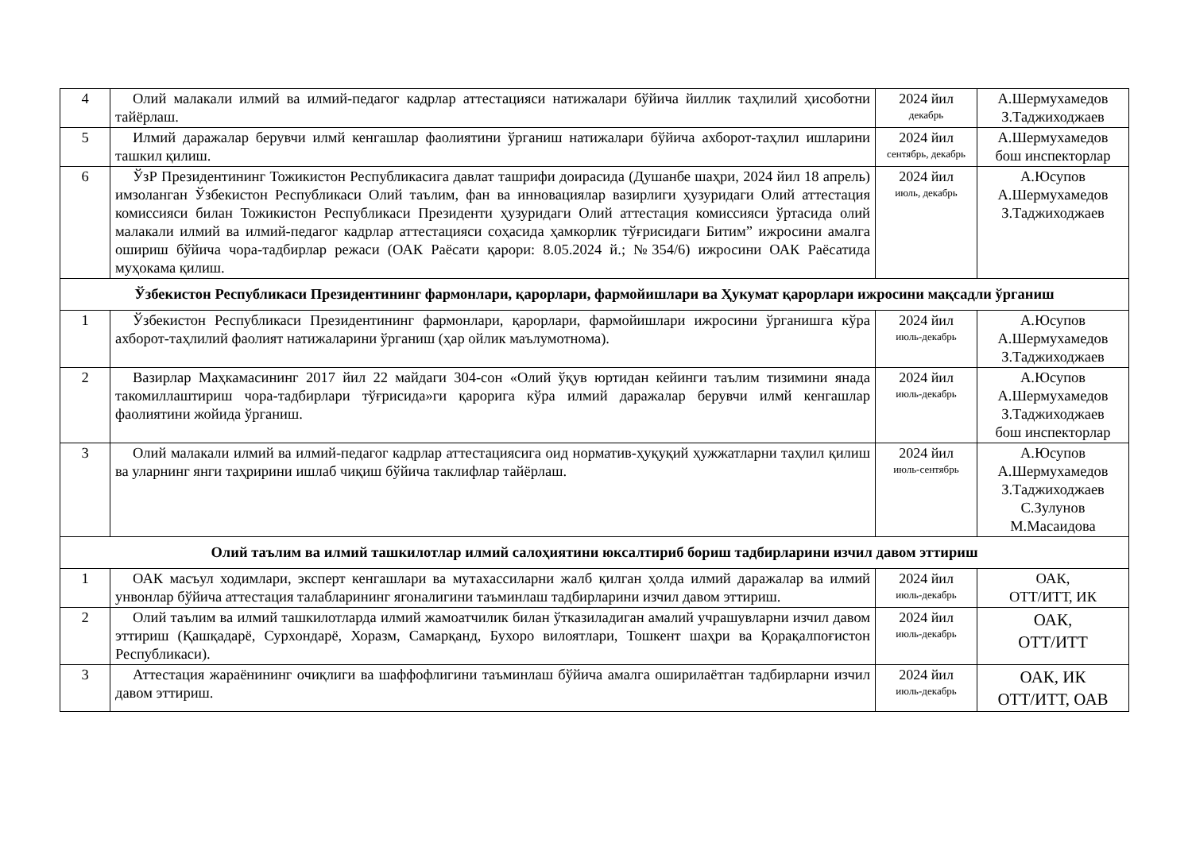| 4 | Олий малакали илмий ва илмий-педагог кадрлар аттестацияси натижалари бўйича йиллик таҳлилий ҳисоботни тайёрлаш. | 2024 йил декабрь | А.Шермухамедов З.Таджиходжаев |
| 5 | Илмий даражалар берувчи илмй кенгашлар фаолиятини ўрганиш натижалари бўйича ахборот-таҳлил ишларини ташкил қилиш. | 2024 йил сентябрь, декабрь | А.Шермухамедов бош инспекторлар |
| 6 | ЎзР Президентининг Тожикистон Республикасига давлат ташрифи доирасида (Душанбе шаҳри, 2024 йил 18 апрель) имзоланган Ўзбекистон Республикаси Олий таълим, фан ва инновациялар вазирлиги ҳузуридаги Олий аттестация комиссияси билан Тожикистон Республикаси Президенти ҳузуридаги Олий аттестация комиссияси ўртасида олий малакали илмий ва илмий-педагог кадрлар аттестацияси соҳасида ҳамкорлик тўғрисидаги Битим” ижросини амалга ошириш бўйича чора-тадбирлар режаси (ОАК Раёсати қарори: 8.05.2024 й.; №354/6) ижросини ОАК Раёсатида муҳокама қилиш. | 2024 йил июль, декабрь | А.Юсупов А.Шермухамедов З.Таджиходжаев |
| Ўзбекистон Республикаси Президентининг фармонлари, қарорлари, фармойишлари ва Ҳукумат қарорлари ижросини мақсадли ўрганиш | | | |
| 1 | Ўзбекистон Республикаси Президентининг фармонлари, қарорлари, фармойишлари ижросини ўрганишга кўра ахборот-таҳлилий фаолият натижаларини ўрганиш (ҳар ойлик маълумотнома). | 2024 йил июль-декабрь | А.Юсупов А.Шермухамедов З.Таджиходжаев |
| 2 | Вазирлар Маҳкамасининг 2017 йил 22 майдаги 304-сон «Олий ўқув юртидан кейинги таълим тизимини янада такомиллаштириш чора-тадбирлари тўғрисида»ги қарорига кўра илмий даражалар берувчи илмй кенгашлар фаолиятини жойида ўрганиш. | 2024 йил июль-декабрь | А.Юсупов А.Шермухамедов З.Таджиходжаев бош инспекторлар |
| 3 | Олий малакали илмий ва илмий-педагог кадрлар аттестациясига оид норматив-ҳуқуқий ҳужжатларни таҳлил қилиш ва уларнинг янги таҳририни ишлаб чиқиш бўйича таклифлар тайёрлаш. | 2024 йил июль-сентябрь | А.Юсупов А.Шермухамедов З.Таджиходжаев С.Зулунов М.Масаидова |
| Олий таълим ва илмий ташкилотлар илмий салоҳиятини юксалтириб бориш тадбирларини изчил давом эттириш | | | |
| 1 | ОАК масъул ходимлари, эксперт кенгашлари ва мутахассиларни жалб қилган ҳолда илмий даражалар ва илмий унвонлар бўйича аттестация талабларининг ягоналигини таъминлаш тадбирларини изчил давом эттириш. | 2024 йил июль-декабрь | ОАК, ОТТ/ИТТ, ИК |
| 2 | Олий таълим ва илмий ташкилотларда илмий жамоатчилик билан ўтказиладиган амалий учрашувларни изчил давом эттириш (Қашқадарё, Сурхондарё, Хоразм, Самарқанд, Бухоро вилоятлари, Тошкент шаҳри ва Қорақалпоғистон Республикаси). | 2024 йил июль-декабрь | ОАК, ОТТ/ИТТ |
| 3 | Аттестация жараёнининг очиқлиги ва шаффофлигини таъминлаш бўйича амалга оширилаётган тадбирларни изчил давом эттириш. | 2024 йил июль-декабрь | ОАК, ИК ОТТ/ИТТ, ОАВ |